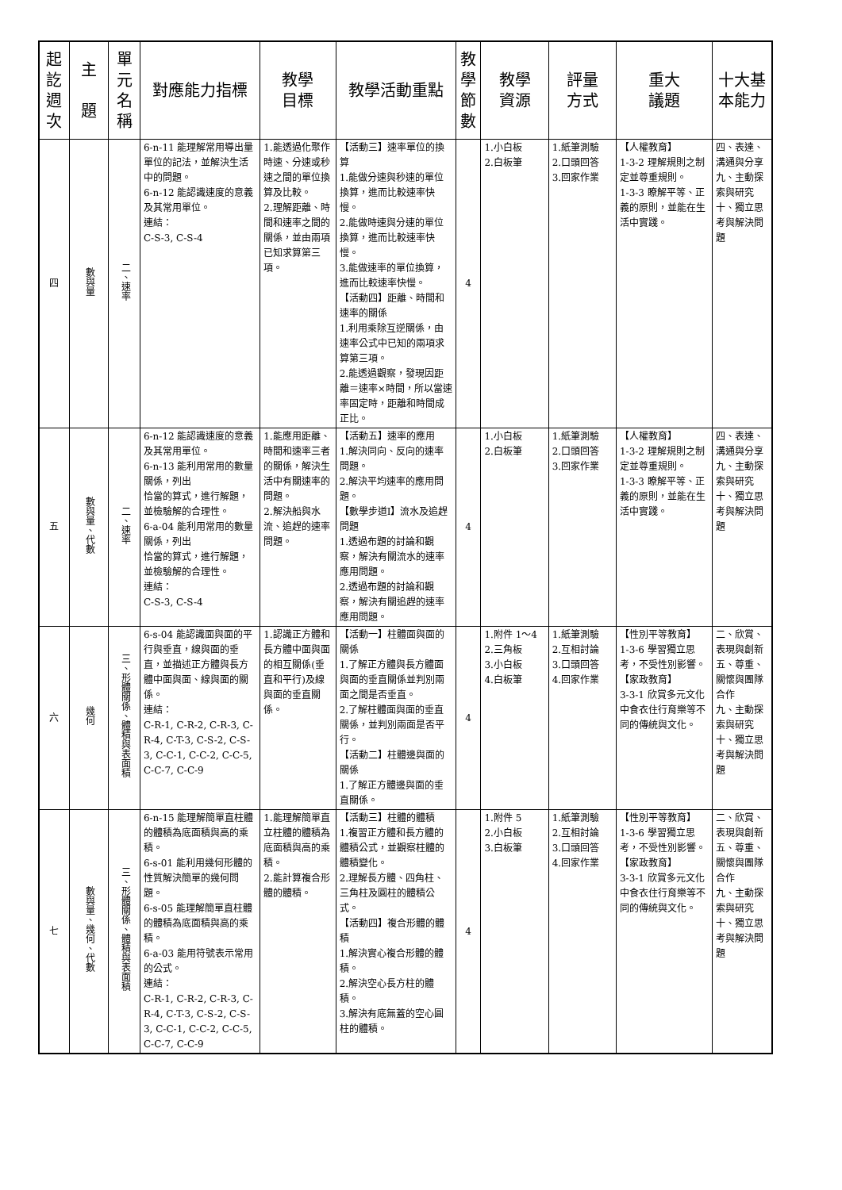| 起訖週次 | 主 題 | 單元名稱 | 對應能力指標 | 教學 目標 | 教學活動重點 | 教學節數 | 教學 資源 | 評量 方式 | 重大 議題 | 十大基本能力 |
| --- | --- | --- | --- | --- | --- | --- | --- | --- | --- | --- |
| 四 | 數與量 | 二、速率 | 6-n-11 能理解常用導出量單位的記法，並解決生活中的問題。 6-n-12 能認識速度的意義及其常用單位。 連結： C-S-3, C-S-4 | 1.能透過化聚作時速、分速或秒速之間的單位換算及比較。 2.理解距離、時間和速率之間的關係，並由兩項已知求算第三項。 | 【活動三】速率單位的換算 1.能做分速與秒速的單位換算，進而比較速率快慢。 2.能做時速與分速的單位換算，進而比較速率快慢。 3.能做速率的單位換算，進而比較速率快慢。 【活動四】距離、時間和速率的關係 1.利用乘除互逆關係，由速率公式中已知的兩項求算第三項。 2.能透過觀察，發現因距離＝速率×時間，所以當速率固定時，距離和時間成正比。 | 4 | 1.小白板 2.白板筆 | 1.紙筆測驗 2.口頭回答 3.回家作業 | 【人權教育】 1-3-2 理解規則之制定並尊重規則。 1-3-3 瞭解平等、正義的原則，並能在生活中實踐。 | 四、表達、溝通與分享 九、主動探索與研究 十、獨立思考與解決問題 |
| 五 | 數與量、代數 | 二、速率 | 6-n-12 能認識速度的意義及其常用單位。 6-n-13 能利用常用的數量關係，列出 恰當的算式，進行解題，並檢驗解的合理性。 6-a-04 能利用常用的數量關係，列出 恰當的算式，進行解題，並檢驗解的合理性。 連結： C-S-3, C-S-4 | 1.能應用距離、時間和速率三者的關係，解決生活中有關速率的問題。 2.解決船與水流、追趕的速率問題。 | 【活動五】速率的應用 1.解決同向、反向的速率問題。 2.解決平均速率的應用問題。 【數學步道I】流水及追趕問題 1.透過布題的討論和觀察，解決有關流水的速率應用問題。 2.透過布題的討論和觀察，解決有關追趕的速率應用問題。 | 4 | 1.小白板 2.白板筆 | 1.紙筆測驗 2.口頭回答 3.回家作業 | 【人權教育】 1-3-2 理解規則之制定並尊重規則。 1-3-3 瞭解平等、正義的原則，並能在生活中實踐。 | 四、表達、溝通與分享 九、主動探索與研究 十、獨立思考與解決問題 |
| 六 | 幾何 | 三、形體關係、體積與表面積 | 6-s-04 能認識面與面的平行與垂直，線與面的垂直，並描述正方體與長方體中面與面、線與面的關係。 連結： C-R-1, C-R-2, C-R-3, C-R-4, C-T-3, C-S-2, C-S-3, C-C-1, C-C-2, C-C-5, C-C-7, C-C-9 | 1.認識正方體和長方體中面與面的相互關係(垂直和平行)及線與面的垂直關係。 | 【活動一】柱體面與面的關係 1.了解正方體與長方體面與面的垂直關係並判別兩面之間是否垂直。 2.了解柱體面與面的垂直關係，並判別兩面是否平行。 【活動二】柱體邊與面的關係 1.了解正方體邊與面的垂直關係。 | 4 | 1.附件 1～4 2.三角板 3.小白板 4.白板筆 | 1.紙筆測驗 2.互相討論 3.口頭回答 4.回家作業 | 【性別平等教育】 1-3-6 學習獨立思考，不受性別影響。 【家政教育】 3-3-1 欣賞多元文化中食衣住行育樂等不同的傳統與文化。 | 二、欣賞、表現與創新 五、尊重、關懷與團隊合作 九、主動探索與研究 十、獨立思考與解決問題 |
| 七 | 數與量、幾何、代數 | 三、形體關係、體積與表面積 | 6-n-15 能理解簡單直柱體的體積為底面積與高的乘積。 6-s-01 能利用幾何形體的性質解決簡單的幾何問題。 6-s-05 能理解簡單直柱體的體積為底面積與高的乘積。 6-a-03 能用符號表示常用的公式。 連結： C-R-1, C-R-2, C-R-3, C-R-4, C-T-3, C-S-2, C-S-3, C-C-1, C-C-2, C-C-5, C-C-7, C-C-9 | 1.能理解簡單直立柱體的體積為底面積與高的乘積。 2.能計算複合形體的體積。 | 【活動三】柱體的體積 1.複習正方體和長方體的體積公式，並觀察柱體的體積變化。 2.理解長方體、四角柱、三角柱及圓柱的體積公式。 【活動四】複合形體的體積 1.解決實心複合形體的體積。 2.解決空心長方柱的體積。 3.解決有底無蓋的空心圓柱的體積。 | 4 | 1.附件 5 2.小白板 3.白板筆 | 1.紙筆測驗 2.互相討論 3.口頭回答 4.回家作業 | 【性別平等教育】 1-3-6 學習獨立思考，不受性別影響。 【家政教育】 3-3-1 欣賞多元文化中食衣住行育樂等不同的傳統與文化。 | 二、欣賞、表現與創新 五、尊重、關懷與團隊合作 九、主動探索與研究 十、獨立思考與解決問題 |